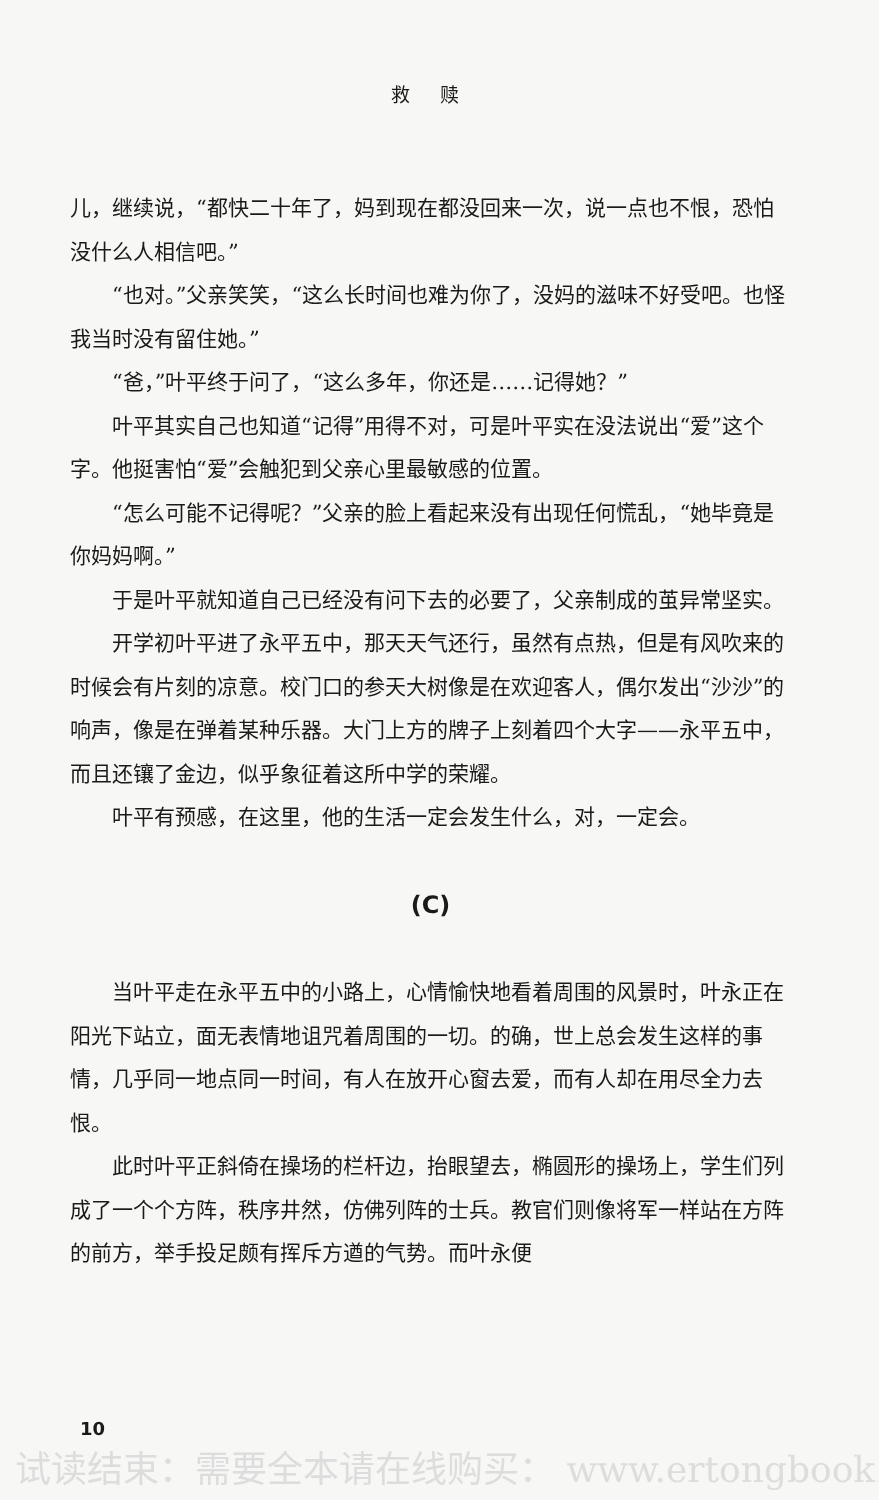救赎
儿，继续说，“都快二十年了，妈到现在都没回来一次，说一点也不恨，恐怕没什么人相信吧。”
“也对。”父亲笑笑，“这么长时间也难为你了，没妈的滋味不好受吧。也怪我当时没有留住她。”
“爸，”叶平终于问了，“这么多年，你还是……记得她？”
叶平其实自己也知道“记得”用得不对，可是叶平实在没法说出“爱”这个字。他挺害怕“爱”会触犯到父亲心里最敏感的位置。
“怎么可能不记得呢？”父亲的脸上看起来没有出现任何慌乱，“她毕竟是你妈妈啊。”
于是叶平就知道自己已经没有问下去的必要了，父亲制成的茧异常坚实。
开学初叶平进了永平五中，那天天气还行，虽然有点热，但是有风吹来的时候会有片刻的凉意。校门口的参天大树像是在欢迎客人，偶尔发出“沙沙”的响声，像是在弹着某种乐器。大门上方的牌子上刻着四个大字——永平五中，而且还镶了金边，似乎象征着这所中学的荣耀。
叶平有预感，在这里，他的生活一定会发生什么，对，一定会。
(C)
当叶平走在永平五中的小路上，心情愉快地看着周围的风景时，叶永正在阳光下站立，面无表情地诅咒着周围的一切。的确，世上总会发生这样的事情，几乎同一地点同一时间，有人在放开心窗去爱，而有人却在用尽全力去恨。
此时叶平正斜倚在操场的栏杆边，抬眼望去，椭圆形的操场上，学生们列成了一个个方阵，秩序井然，仿佛列阵的士兵。教官们则像将军一样站在方阵的前方，举手投足颇有挥斥方遒的气势。而叶永便
10
试读结束：需要全本请在线购买： www.ertongbook.c